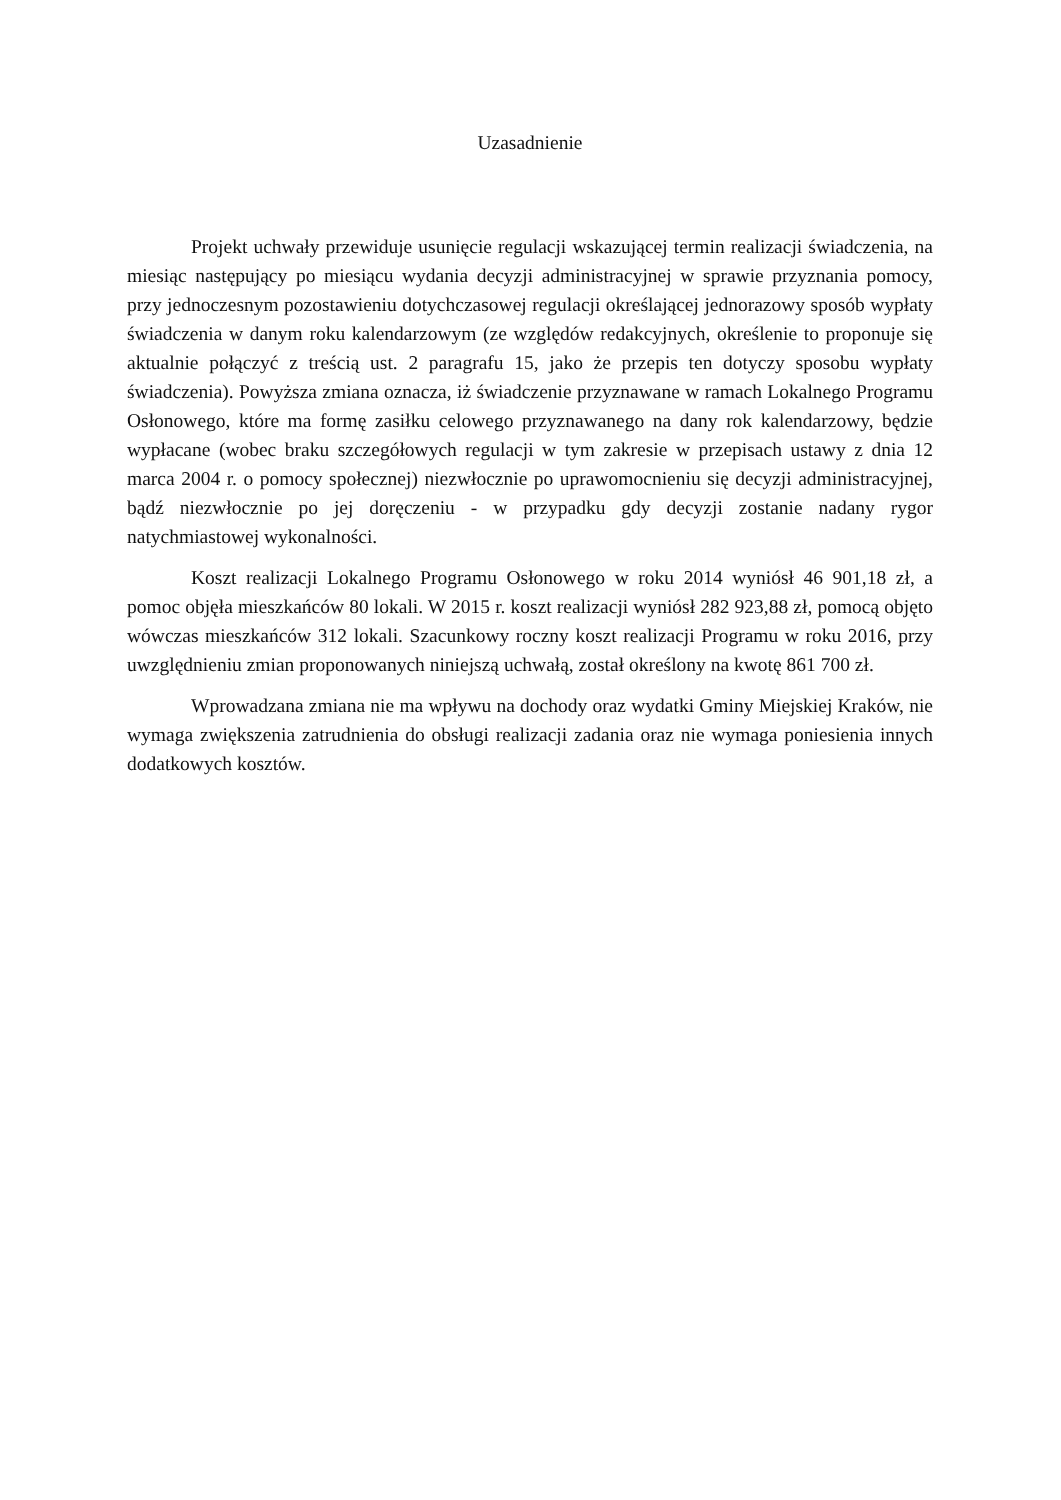Uzasadnienie
Projekt uchwały przewiduje usunięcie regulacji wskazującej termin realizacji świadczenia, na miesiąc następujący po miesiącu wydania decyzji administracyjnej w sprawie przyznania pomocy, przy jednoczesnym pozostawieniu dotychczasowej regulacji określającej jednorazowy sposób wypłaty świadczenia w danym roku kalendarzowym (ze względów redakcyjnych, określenie to proponuje się aktualnie połączyć z treścią ust. 2 paragrafu 15, jako że przepis ten dotyczy sposobu wypłaty świadczenia). Powyższa zmiana oznacza, iż świadczenie przyznawane w ramach Lokalnego Programu Osłonowego, które ma formę zasiłku celowego przyznawanego na dany rok kalendarzowy, będzie wypłacane (wobec braku szczegółowych regulacji w tym zakresie w przepisach ustawy z dnia 12 marca 2004 r. o pomocy społecznej) niezwłocznie po uprawomocnieniu się decyzji administracyjnej, bądź niezwłocznie po jej doręczeniu - w przypadku gdy decyzji zostanie nadany rygor natychmiastowej wykonalności.
Koszt realizacji Lokalnego Programu Osłonowego w roku 2014 wyniósł 46 901,18 zł, a pomoc objęła mieszkańców 80 lokali. W 2015 r. koszt realizacji wyniósł 282 923,88 zł, pomocą objęto wówczas mieszkańców 312 lokali. Szacunkowy roczny koszt realizacji Programu w roku 2016, przy uwzględnieniu zmian proponowanych niniejszą uchwałą, został określony na kwotę 861 700 zł.
Wprowadzana zmiana nie ma wpływu na dochody oraz wydatki Gminy Miejskiej Kraków, nie wymaga zwiększenia zatrudnienia do obsługi realizacji zadania oraz nie wymaga poniesienia innych dodatkowych kosztów.